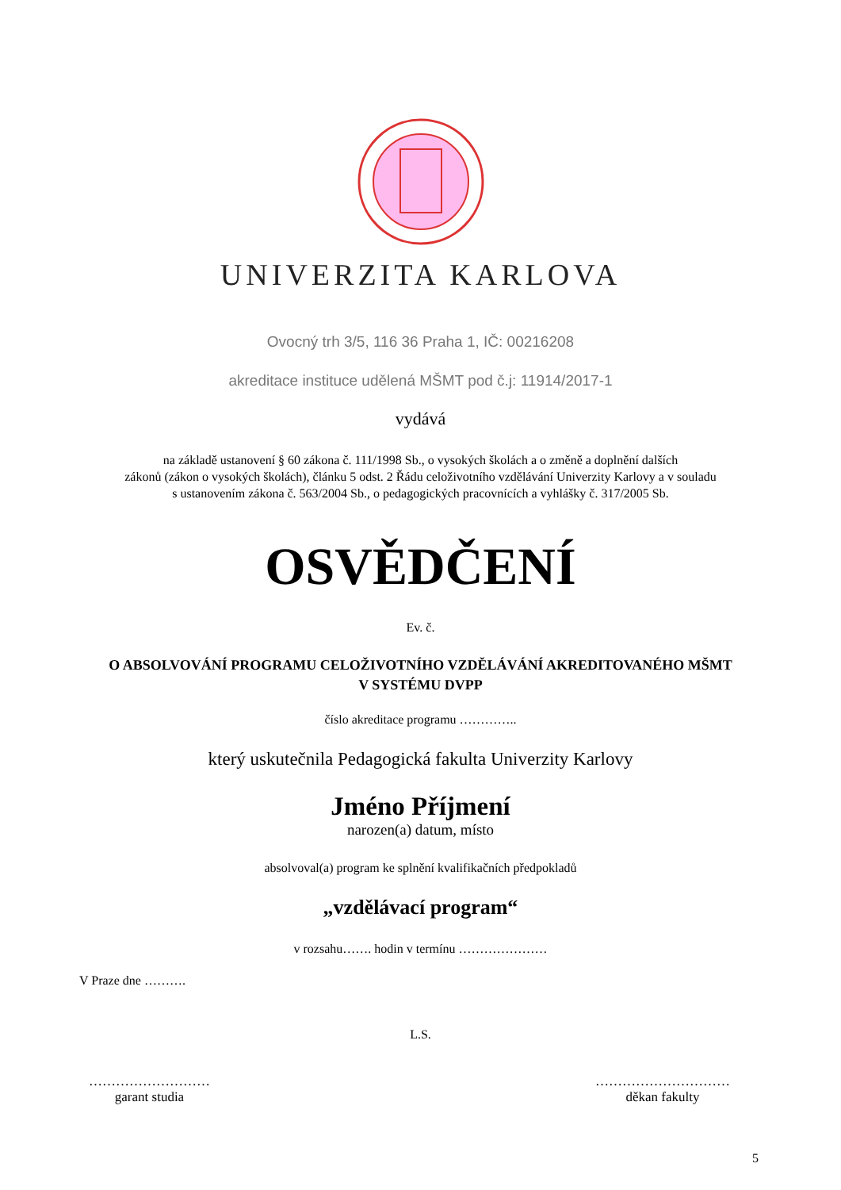UNIVERZITA KARLOVA
Ovocný trh 3/5, 116 36 Praha 1, IČ: 00216208
akreditace instituce udělená MŠMT pod č.j: 11914/2017-1
vydává
na základě ustanovení § 60 zákona č. 111/1998 Sb., o vysokých školách a o změně a doplnění dalších
zákonů (zákon o vysokých školách), článku 5 odst. 2 Řádu celoživotního vzdělávání Univerzity Karlovy a v souladu
s ustanovením zákona č. 563/2004 Sb., o pedagogických pracovnících a vyhlášky č. 317/2005 Sb.
OSVĚDČENÍ
Ev. č.
O ABSOLVOVÁNÍ PROGRAMU CELOŽIVOTNÍHO VZDĚLÁVÁNÍ AKREDITOVANÉHO MŠMT
V SYSTÉMU DVPP
číslo akreditace programu …………..
který uskutečnila Pedagogická fakulta Univerzity Karlovy
Jméno Příjmení
narozen(a) datum, místo
absolvoval(a) program ke splnění kvalifikačních předpokladů
„vzdělávací program“
v rozsahu……. hodin v termínu …………………
V Praze dne ……….
L.S.
………………………
garant studia
…………………………
děkan fakulty
5